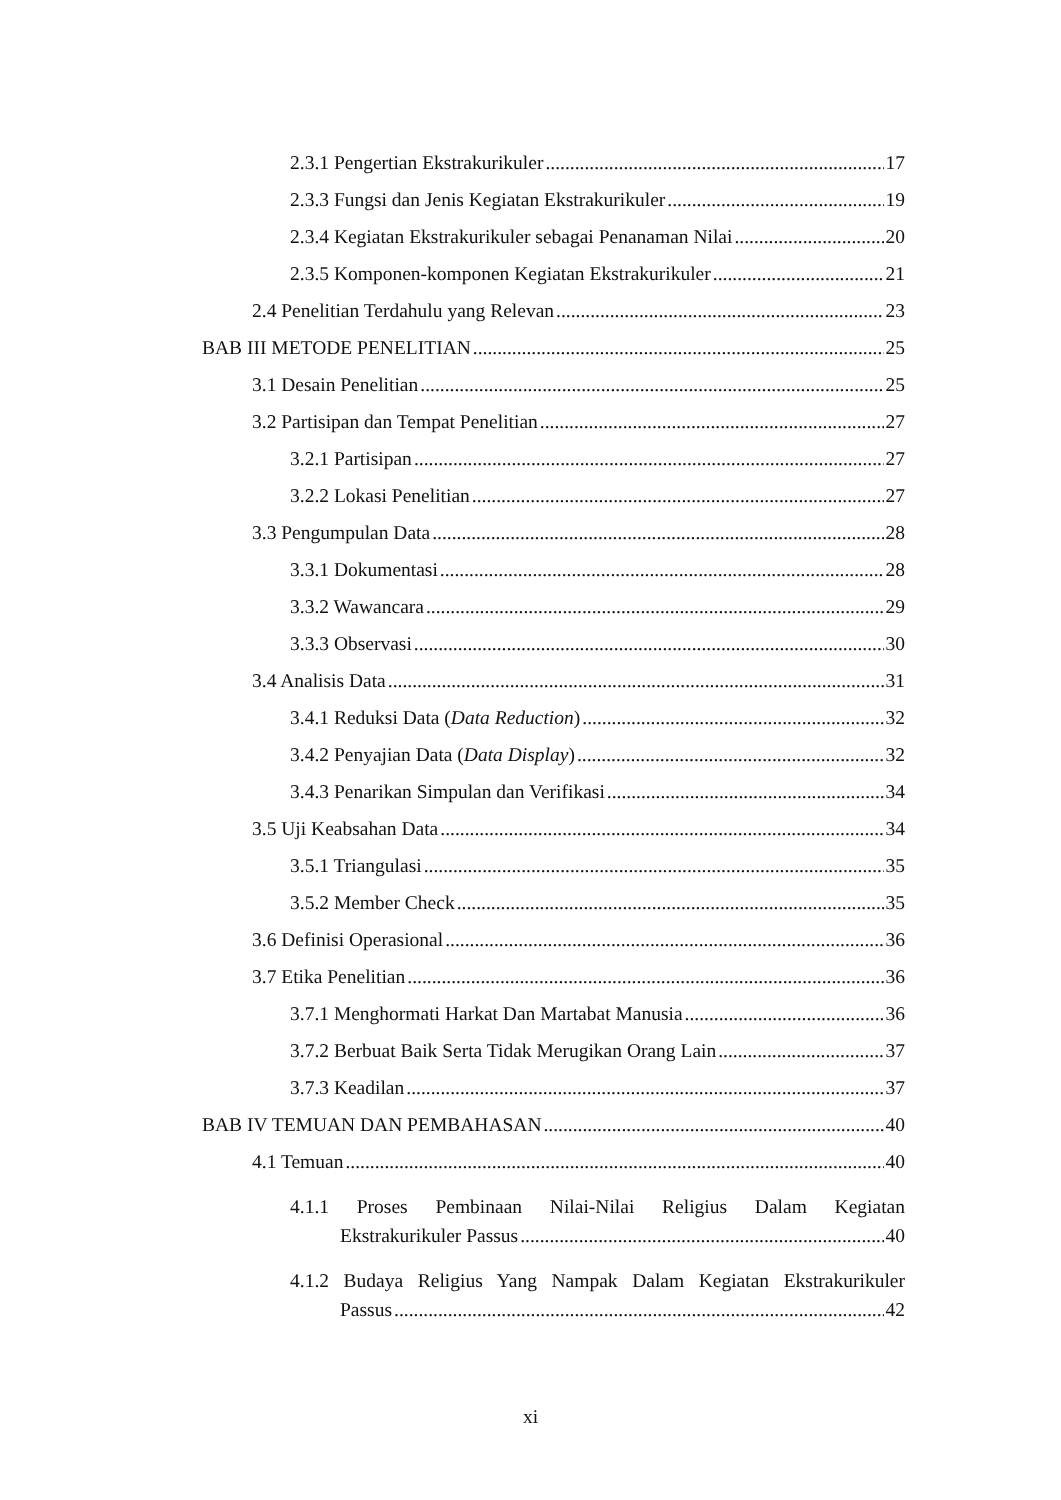2.3.1 Pengertian Ekstrakurikuler 17
2.3.3 Fungsi dan Jenis Kegiatan Ekstrakurikuler 19
2.3.4 Kegiatan Ekstrakurikuler sebagai Penanaman Nilai 20
2.3.5 Komponen-komponen Kegiatan Ekstrakurikuler 21
2.4 Penelitian Terdahulu yang Relevan 23
BAB III METODE PENELITIAN 25
3.1 Desain Penelitian 25
3.2 Partisipan dan Tempat Penelitian 27
3.2.1 Partisipan 27
3.2.2 Lokasi Penelitian 27
3.3 Pengumpulan Data 28
3.3.1 Dokumentasi 28
3.3.2 Wawancara 29
3.3.3 Observasi 30
3.4 Analisis Data 31
3.4.1 Reduksi Data (Data Reduction) 32
3.4.2 Penyajian Data (Data Display) 32
3.4.3 Penarikan Simpulan dan Verifikasi 34
3.5 Uji Keabsahan Data 34
3.5.1 Triangulasi 35
3.5.2 Member Check 35
3.6 Definisi Operasional 36
3.7 Etika Penelitian 36
3.7.1 Menghormati Harkat Dan Martabat Manusia 36
3.7.2 Berbuat Baik Serta Tidak Merugikan Orang Lain 37
3.7.3 Keadilan 37
BAB IV TEMUAN DAN PEMBAHASAN 40
4.1 Temuan 40
4.1.1 Proses Pembinaan Nilai-Nilai Religius Dalam Kegiatan
Ekstrakurikuler Passus 40
4.1.2 Budaya Religius Yang Nampak Dalam Kegiatan Ekstrakurikuler
Passus 42
xi